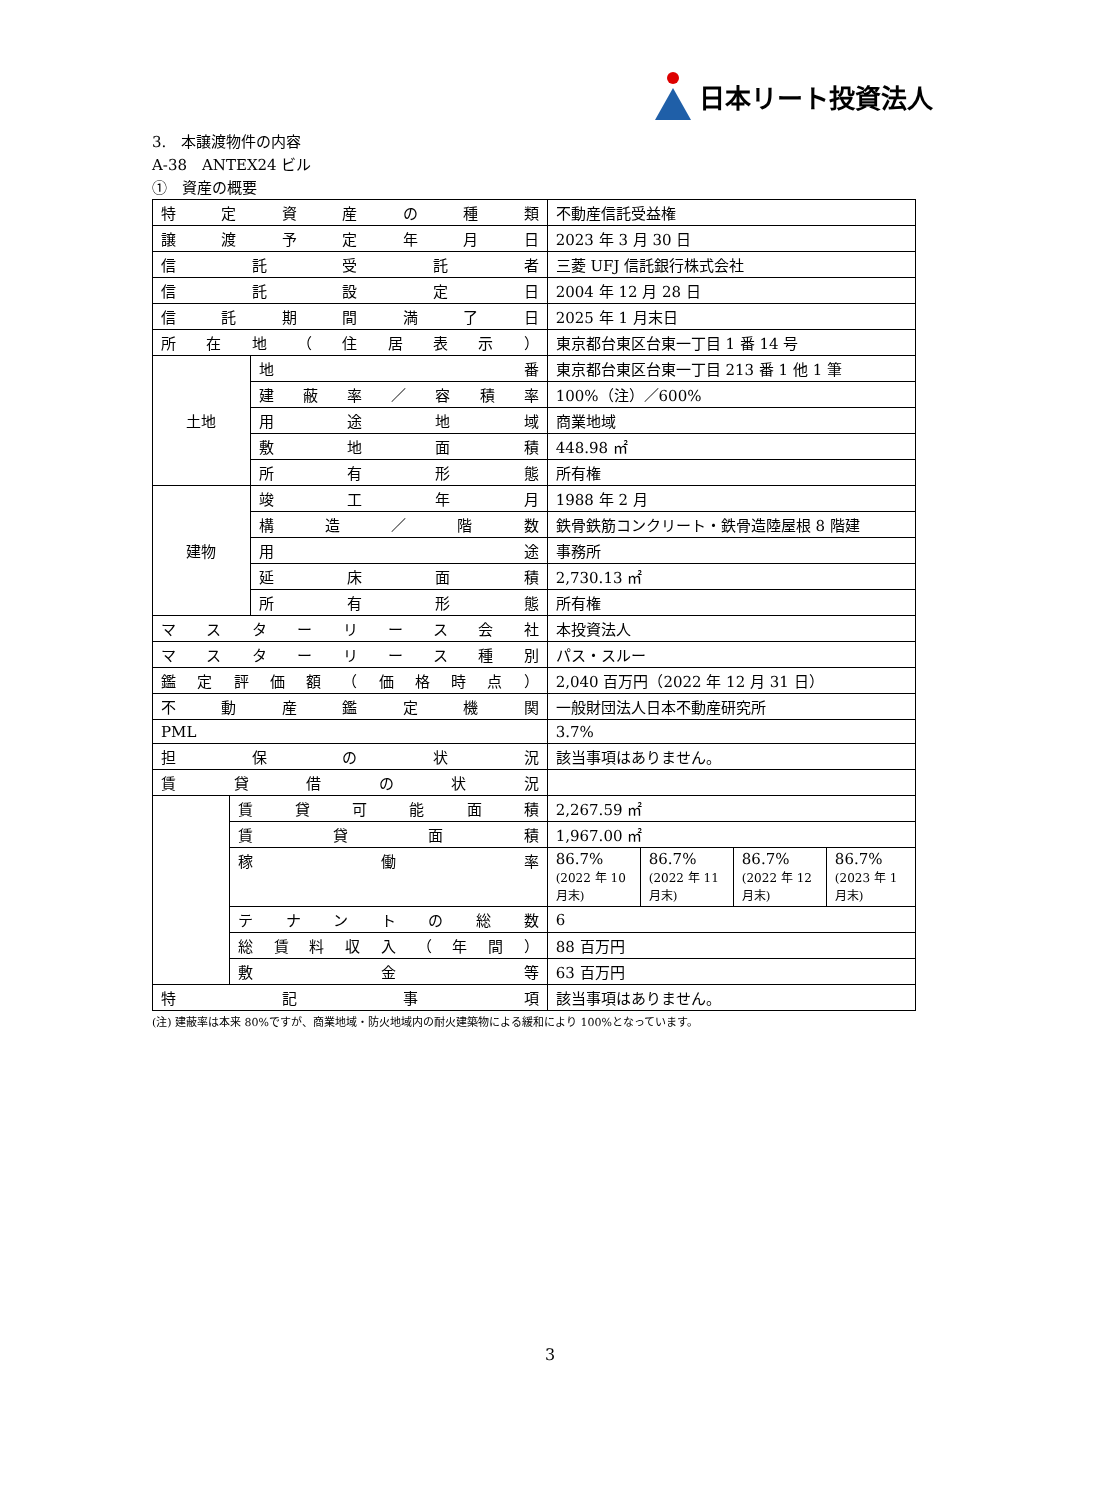日本リート投資法人
3.　本譲渡物件の内容
A-38　ANTEX24 ビル
①　資産の概要
| 特定資産の種類 | | | 不動産信託受益権 | | | |
| 譲渡予定年月日 | | | 2023 年 3 月 30 日 | | | |
| 信託受託者 | | | 三菱 UFJ 信託銀行株式会社 | | | |
| 信託設定日 | | | 2004 年 12 月 28 日 | | | |
| 信託期間満了日 | | | 2025 年 1 月末日 | | | |
| 所在地（住居表示） | | | 東京都台東区台東一丁目 1 番 14 号 | | | |
| 土地 | | 地番 | 東京都台東区台東一丁目 213 番 1 他 1 筆 | | | |
| | | 建蔽率／容積率 | 100%（注）／600% | | | |
| | | 用途地域 | 商業地域 | | | |
| | | 敷地面積 | 448.98 ㎡ | | | |
| | | 所有形態 | 所有権 | | | |
| 建物 | | 竣工年月 | 1988 年 2 月 | | | |
| | | 構造／階数 | 鉄骨鉄筋コンクリート・鉄骨造陸屋根 8 階建 | | | |
| | | 用途 | 事務所 | | | |
| | | 延床面積 | 2,730.13 ㎡ | | | |
| | | 所有形態 | 所有権 | | | |
| マスターリース会社 | | | 本投資法人 | | | |
| マスターリース種別 | | | パス・スルー | | | |
| 鑑定評価額（価格時点） | | | 2,040 百万円（2022 年 12 月 31 日） | | | |
| 不動産鑑定機関 | | | 一般財団法人日本不動産研究所 | | | |
| PML | | | 3.7% | | | |
| 担保の状況 | | | 該当事項はありません。 | | | |
| 賃貸借の状況 | | | | | | |
| | 賃貸可能面積 | | 2,267.59 ㎡ | | | |
| | 賃貸面積 | | 1,967.00 ㎡ | | | |
| | 稼働率 | | 86.7% (2022 年 10 月末) | 86.7% (2022 年 11 月末) | 86.7% (2022 年 12 月末) | 86.7% (2023 年 1 月末) |
| | テナントの総数 | | 6 | | | |
| | 総賃料収入（年間） | | 88 百万円 | | | |
| | 敷金等 | | 63 百万円 | | | |
| 特記事項 | | | 該当事項はありません。 | | | |
(注) 建蔽率は本来 80%ですが、商業地域・防火地域内の耐火建築物による緩和により 100%となっています。
3